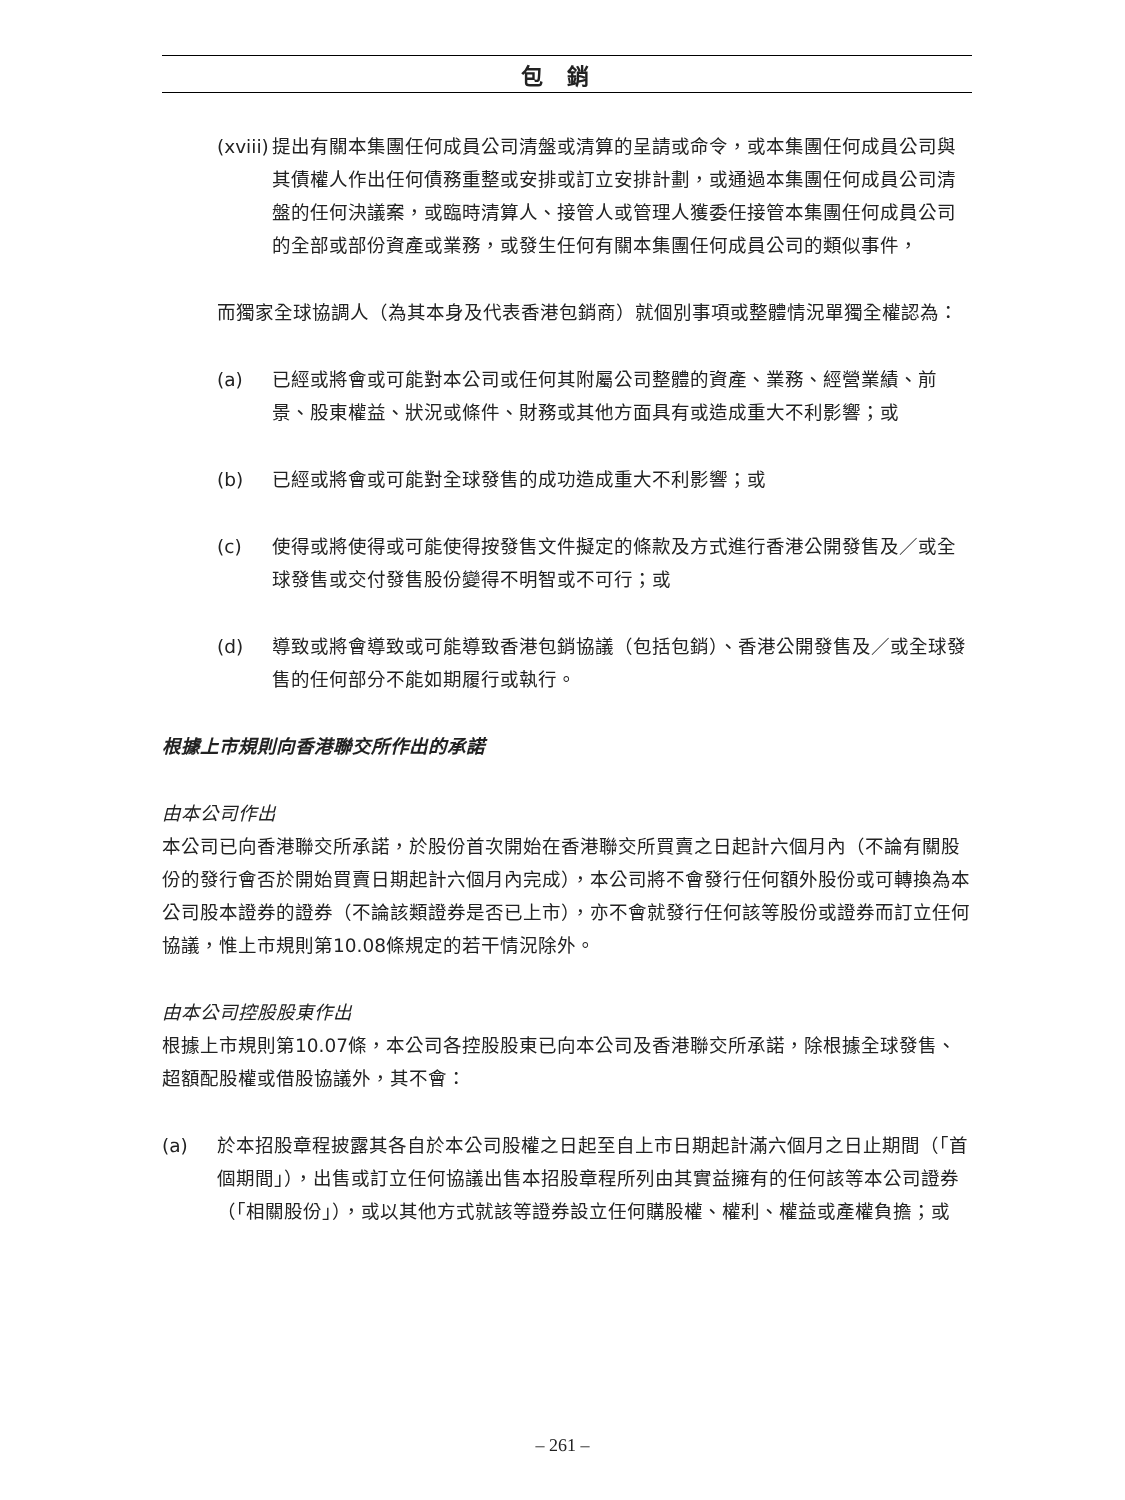包銷
(xviii)
提出有關本集團任何成員公司清盤或清算的呈請或命令，或本集團任何成員公司與其債權人作出任何債務重整或安排或訂立安排計劃，或通過本集團任何成員公司清盤的任何決議案，或臨時清算人、接管人或管理人獲委任接管本集團任何成員公司的全部或部份資產或業務，或發生任何有關本集團任何成員公司的類似事件，
而獨家全球協調人（為其本身及代表香港包銷商）就個別事項或整體情況單獨全權認為：
(a) 已經或將會或可能對本公司或任何其附屬公司整體的資產、業務、經營業績、前景、股東權益、狀況或條件、財務或其他方面具有或造成重大不利影響；或
(b) 已經或將會或可能對全球發售的成功造成重大不利影響；或
(c) 使得或將使得或可能使得按發售文件擬定的條款及方式進行香港公開發售及／或全球發售或交付發售股份變得不明智或不可行；或
(d) 導致或將會導致或可能導致香港包銷協議（包括包銷）、香港公開發售及／或全球發售的任何部分不能如期履行或執行。
根據上市規則向香港聯交所作出的承諾
由本公司作出
本公司已向香港聯交所承諾，於股份首次開始在香港聯交所買賣之日起計六個月內（不論有關股份的發行會否於開始買賣日期起計六個月內完成），本公司將不會發行任何額外股份或可轉換為本公司股本證券的證券（不論該類證券是否已上市），亦不會就發行任何該等股份或證券而訂立任何協議，惟上市規則第10.08條規定的若干情況除外。
由本公司控股股東作出
根據上市規則第10.07條，本公司各控股股東已向本公司及香港聯交所承諾，除根據全球發售、超額配股權或借股協議外，其不會：
(a) 於本招股章程披露其各自於本公司股權之日起至自上市日期起計滿六個月之日止期間（「首個期間」），出售或訂立任何協議出售本招股章程所列由其實益擁有的任何該等本公司證券（「相關股份」），或以其他方式就該等證券設立任何購股權、權利、權益或產權負擔；或
– 261 –